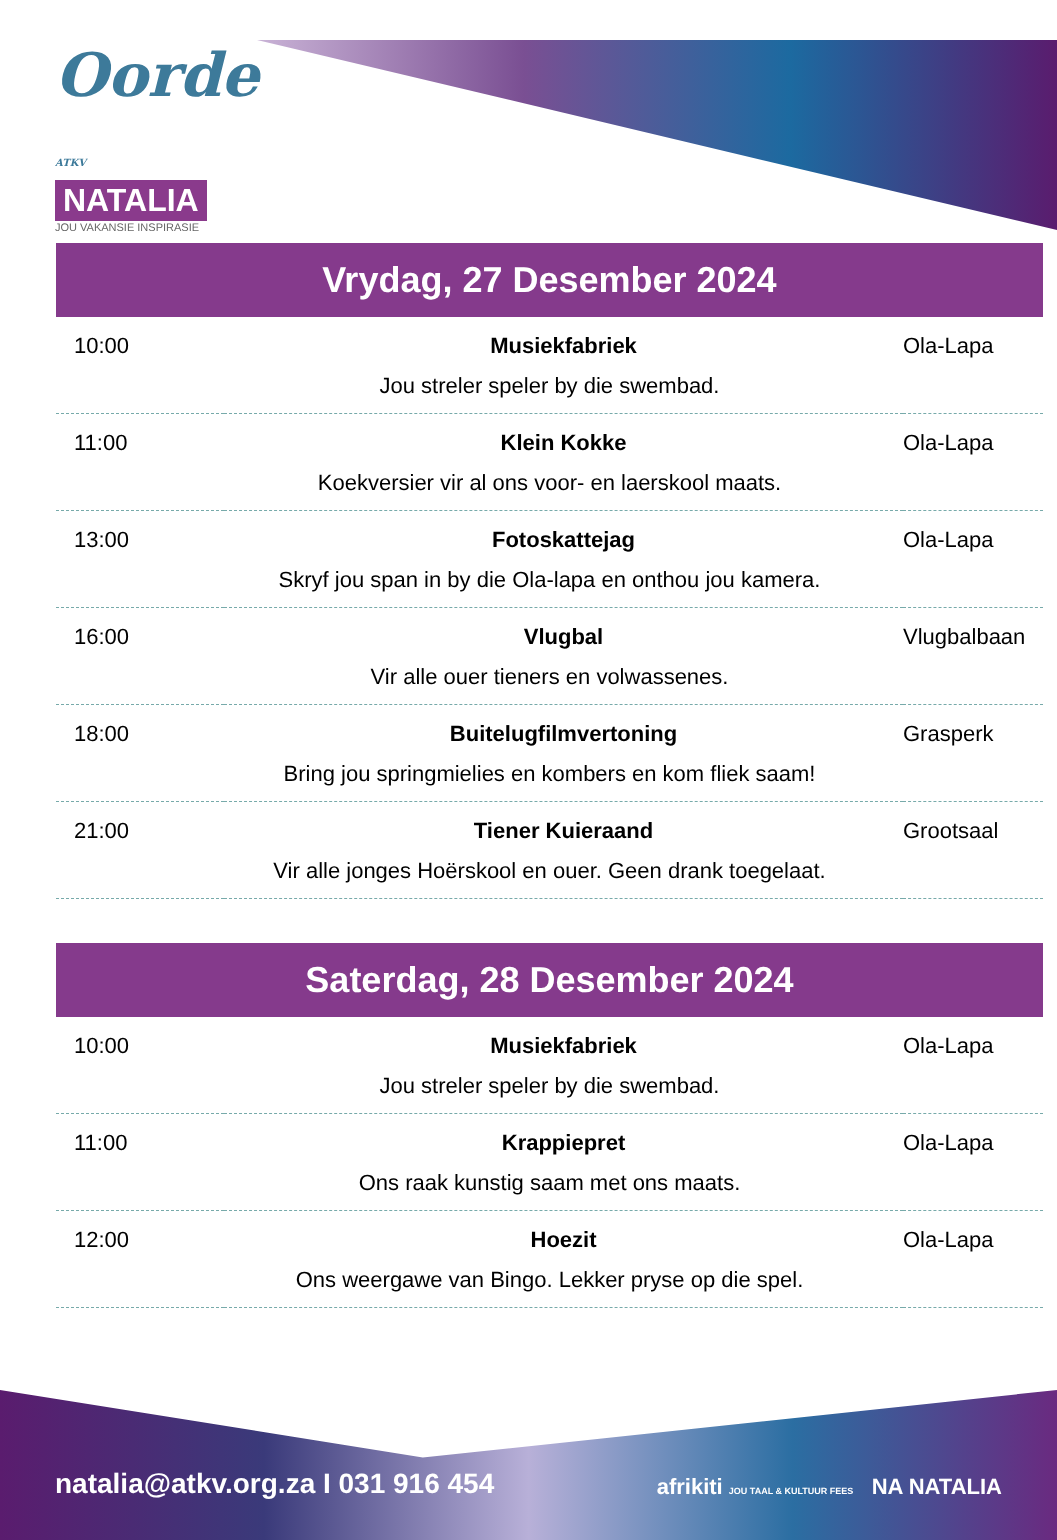Oorde ATKV
NATALIA
JOU VAKANSIE INSPIRASIE
Vrydag, 27 Desember 2024
| 10:00 | Musiekfabriek | Ola-Lapa |
| Jou streler speler by die swembad. | | |
| 11:00 | Klein Kokke | Ola-Lapa |
| Koekversier vir al ons voor- en laerskool maats. | | |
| 13:00 | Fotoskattejag | Ola-Lapa |
| Skryf jou span in by die Ola-lapa en onthou jou kamera. | | |
| 16:00 | Vlugbal | Vlugbalbaan |
| Vir alle ouer tieners en volwassenes. | | |
| 18:00 | Buitelugfilmvertoning | Grasperk |
| Bring jou springmielies en kombers en kom fliek saam! | | |
| 21:00 | Tiener Kuieraand | Grootsaal |
| Vir alle jonges Hoërskool en ouer. Geen drank toegelaat. | | |
Saterdag, 28 Desember 2024
| 10:00 | Musiekfabriek | Ola-Lapa |
| Jou streler speler by die swembad. | | |
| 11:00 | Krappiepret | Ola-Lapa |
| Ons raak kunstig saam met ons maats. | | |
| 12:00 | Hoezit | Ola-Lapa |
| Ons weergawe van Bingo. Lekker pryse op die spel. | | |
natalia@atkv.org.za I 031 916 454
afrikiti JOU TAAL & KULTUUR FEES NA NATALIA